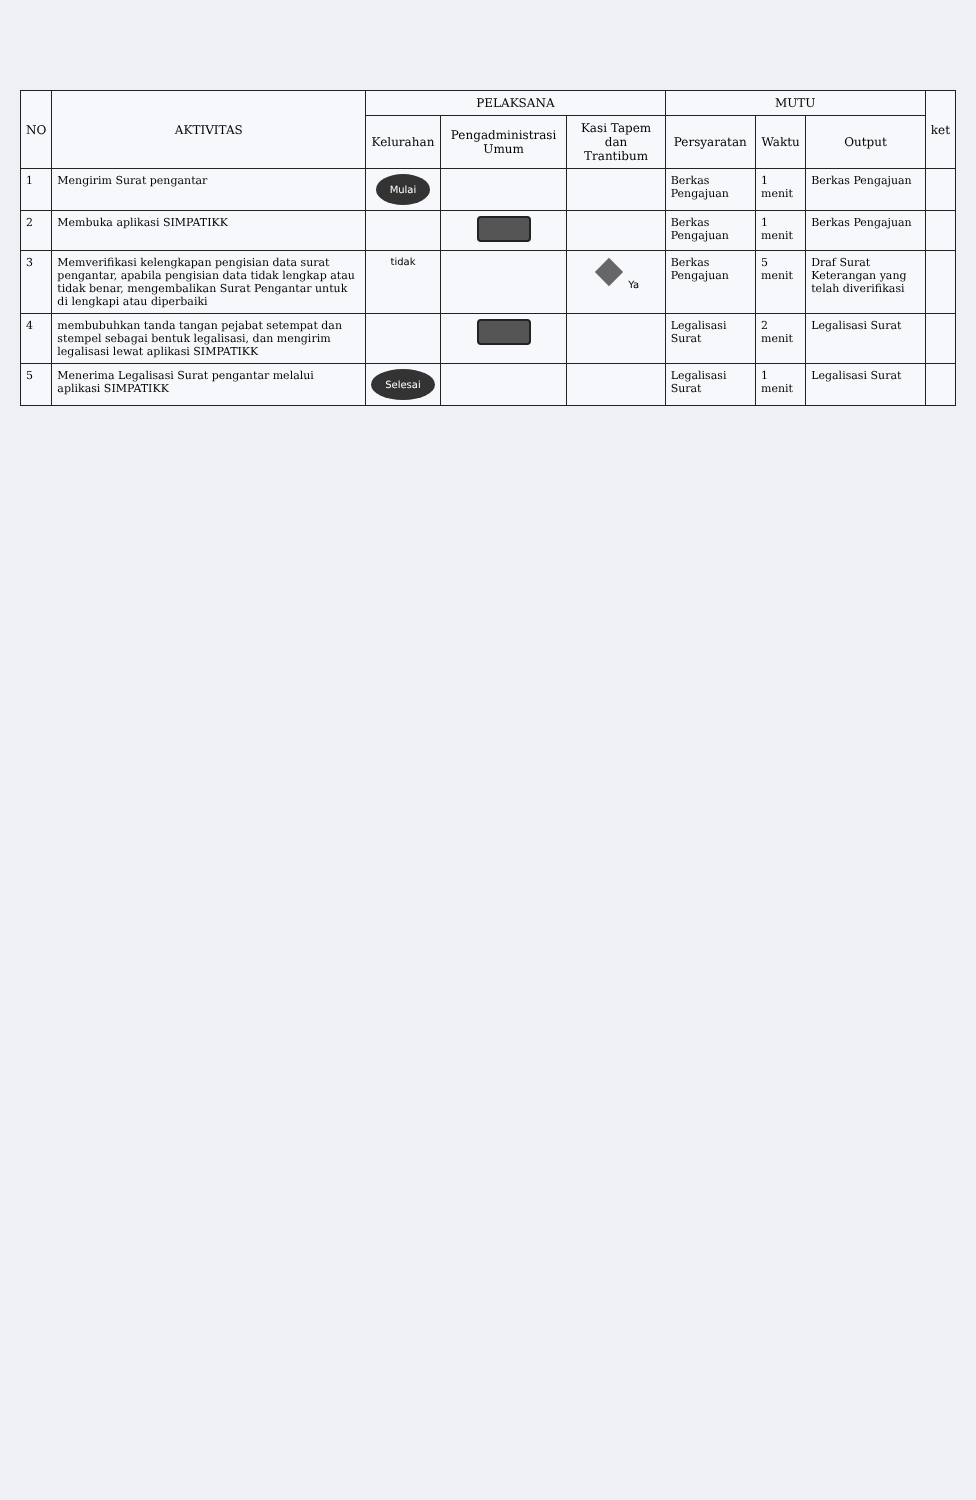| NO | AKTIVITAS | PELAKSANA | | | MUTU | | | ket |
| --- | --- | --- | --- | --- | --- | --- | --- | --- |
| | | Kelurahan | Pengadministrasi Umum | Kasi Tapem dan Trantibum | Persyaratan | Waktu | Output | |
| 1 | Mengirim Surat pengantar | Mulai | | | Berkas Pengajuan | 1 menit | Berkas Pengajuan | |
| 2 | Membuka aplikasi SIMPATIKK | | | | Berkas Pengajuan | 1 menit | Berkas Pengajuan | |
| 3 | Memverifikasi kelengkapan pengisian data surat pengantar, apabila pengisian data tidak lengkap atau tidak benar, mengembalikan Surat Pengantar untuk di lengkapi atau diperbaiki | tidak | | Ya | Berkas Pengajuan | 5 menit | Draf Surat Keterangan yang telah diverifikasi | |
| 4 | membubuhkan tanda tangan pejabat setempat dan stempel sebagai bentuk legalisasi, dan mengirim legalisasi lewat aplikasi SIMPATIKK | | | | Legalisasi Surat | 2 menit | Legalisasi Surat | |
| 5 | Menerima Legalisasi Surat pengantar melalui aplikasi SIMPATIKK | Selesai | | | Legalisasi Surat | 1 menit | Legalisasi Surat | |